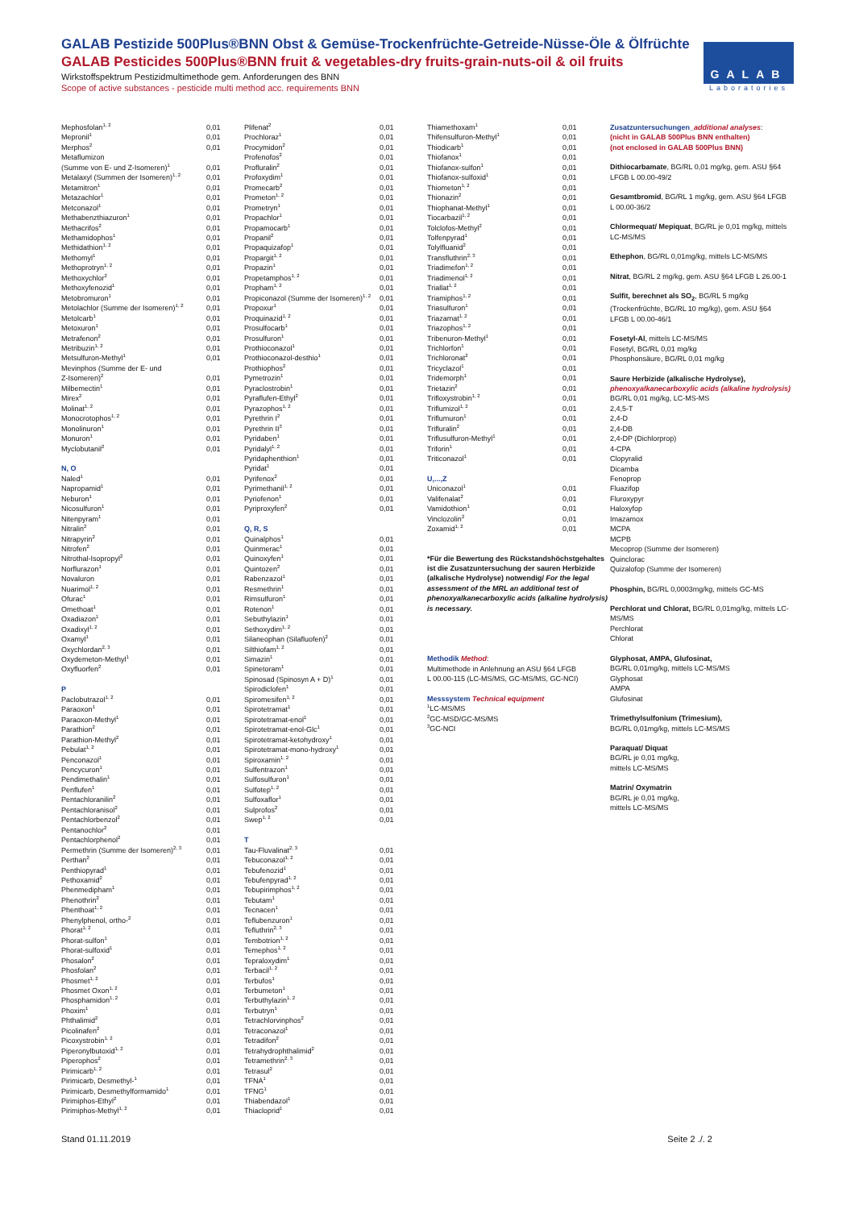GALAB Pestizide 500Plus®BNN Obst & Gemüse-Trockenfrüchte-Getreide-Nüsse-Öle & Ölfrüchte
GALAB Pesticides 500Plus®BNN fruit & vegetables-dry fruits-grain-nuts-oil & oil fruits
Wirkstoffspektrum Pestizidmultimethode gem. Anforderungen des BNN
Scope of active substances - pesticide multi method acc. requirements BNN
GALAB
Laboratories
| Mephosfolan<sup>1, 2</sup> | 0,01 |
| Mepronil<sup>1</sup> | 0,01 |
| Merphos<sup>2</sup> | 0,01 |
| Metaflumizon | |
| (Summe von E- und Z-Isomeren)<sup>1</sup> | 0,01 |
| Metalaxyl (Summen der Isomeren)<sup>1, 2</sup> | 0,01 |
| Metamitron<sup>1</sup> | 0,01 |
| Metazachlor<sup>1</sup> | 0,01 |
| Metconazol<sup>1</sup> | 0,01 |
| Methabenzthiazuron<sup>1</sup> | 0,01 |
| Methacrifos<sup>2</sup> | 0,01 |
| Methamidophos<sup>1</sup> | 0,01 |
| Methidathion<sup>1, 2</sup> | 0,01 |
| Methomyl<sup>1</sup> | 0,01 |
| Methoprotryn<sup>1, 2</sup> | 0,01 |
| Methoxychlor<sup>2</sup> | 0,01 |
| Methoxyfenozid<sup>1</sup> | 0,01 |
| Metobromuron<sup>1</sup> | 0,01 |
| Metolachlor (Summe der Isomeren)<sup>1, 2</sup> | 0,01 |
| Metolcarb<sup>1</sup> | 0,01 |
| Metoxuron<sup>1</sup> | 0,01 |
| Metrafenon<sup>2</sup> | 0,01 |
| Metribuzin<sup>1, 2</sup> | 0,01 |
| Metsulfuron-Methyl<sup>1</sup> | 0,01 |
| Mevinphos (Summe der E- und | |
| Z-Isomeren)<sup>2</sup> | 0,01 |
| Milbemectin<sup>1</sup> | 0,01 |
| Mirex<sup>2</sup> | 0,01 |
| Molinat<sup>1, 2</sup> | 0,01 |
| Monocrotophos<sup>1, 2</sup> | 0,01 |
| Monolinuron<sup>1</sup> | 0,01 |
| Monuron<sup>1</sup> | 0,01 |
| Myclobutanil<sup>2</sup> | 0,01 |
| N, O | |
| Naled<sup>1</sup> | 0,01 |
| Napropamid<sup>1</sup> | 0,01 |
| Neburon<sup>1</sup> | 0,01 |
| Nicosulfuron<sup>1</sup> | 0,01 |
| Nitenpyram<sup>1</sup> | 0,01 |
| Nitralin<sup>2</sup> | 0,01 |
| Nitrapyrin<sup>2</sup> | 0,01 |
| Nitrofen<sup>2</sup> | 0,01 |
| Nitrothal-Isopropyl<sup>2</sup> | 0,01 |
| Norflurazon<sup>1</sup> | 0,01 |
| Novaluron | 0,01 |
| Nuarimol<sup>1, 2</sup> | 0,01 |
| Ofurac<sup>1</sup> | 0,01 |
| Omethoat<sup>1</sup> | 0,01 |
| Oxadiazon<sup>1</sup> | 0,01 |
| Oxadixyl<sup>1, 2</sup> | 0,01 |
| Oxamyl<sup>1</sup> | 0,01 |
| Oxychlordan<sup>2, 3</sup> | 0,01 |
| Oxydemeton-Methyl<sup>1</sup> | 0,01 |
| Oxyfluorfen<sup>2</sup> | 0,01 |
| P | |
| Paclobutrazol<sup>1, 2</sup> | 0,01 |
| Paraoxon<sup>1</sup> | 0,01 |
| Paraoxon-Methyl<sup>1</sup> | 0,01 |
| Parathion<sup>2</sup> | 0,01 |
| Parathion-Methyl<sup>2</sup> | 0,01 |
| Pebulat<sup>1, 2</sup> | 0,01 |
| Penconazol<sup>1</sup> | 0,01 |
| Pencycuron<sup>1</sup> | 0,01 |
| Pendimethalin<sup>1</sup> | 0,01 |
| Penflufen<sup>1</sup> | 0,01 |
| Pentachloranilin<sup>2</sup> | 0,01 |
| Pentachloranisol<sup>2</sup> | 0,01 |
| Pentachlorbenzol<sup>2</sup> | 0,01 |
| Pentanochlor<sup>2</sup> | 0,01 |
| Pentachlorphenol<sup>2</sup> | 0,01 |
| Permethrin (Summe der Isomeren)<sup>2, 3</sup> | 0,01 |
| Perthan<sup>2</sup> | 0,01 |
| Penthiopyrad<sup>1</sup> | 0,01 |
| Pethoxamid<sup>2</sup> | 0,01 |
| Phenmedipham<sup>1</sup> | 0,01 |
| Phenothrin<sup>2</sup> | 0,01 |
| Phenthoat<sup>1, 2</sup> | 0,01 |
| Phenylphenol, ortho-<sup>2</sup> | 0,01 |
| Phorat<sup>1, 2</sup> | 0,01 |
| Phorat-sulfon<sup>1</sup> | 0,01 |
| Phorat-sulfoxid<sup>1</sup> | 0,01 |
| Phosalon<sup>2</sup> | 0,01 |
| Phosfolan<sup>2</sup> | 0,01 |
| Phosmet<sup>1, 2</sup> | 0,01 |
| Phosmet Oxon<sup>1, 2</sup> | 0,01 |
| Phosphamidon<sup>1, 2</sup> | 0,01 |
| Phoxim<sup>1</sup> | 0,01 |
| Phthalimid<sup>2</sup> | 0,01 |
| Picolinafen<sup>2</sup> | 0,01 |
| Picoxystrobin<sup>1, 2</sup> | 0,01 |
| Piperonylbutoxid<sup>1, 2</sup> | 0,01 |
| Piperophos<sup>2</sup> | 0,01 |
| Pirimicarb<sup>1, 2</sup> | 0,01 |
| Pirimicarb, Desmethyl-<sup>1</sup> | 0,01 |
| Pirimicarb, Desmethylformamido<sup>1</sup> | 0,01 |
| Pirimiphos-Ethyl<sup>2</sup> | 0,01 |
| Pirimiphos-Methyl<sup>1, 2</sup> | 0,01 |
| Plifenat<sup>2</sup> | 0,01 |
| Prochloraz<sup>1</sup> | 0,01 |
| Procymidon<sup>2</sup> | 0,01 |
| Profenofos<sup>2</sup> | 0,01 |
| Profluralin<sup>2</sup> | 0,01 |
| Profoxydim<sup>1</sup> | 0,01 |
| Promecarb<sup>2</sup> | 0,01 |
| Prometon<sup>1, 2</sup> | 0,01 |
| Prometryn<sup>1</sup> | 0,01 |
| Propachlor<sup>1</sup> | 0,01 |
| Propamocarb<sup>1</sup> | 0,01 |
| Propanil<sup>2</sup> | 0,01 |
| Propaquizafop<sup>1</sup> | 0,01 |
| Propargit<sup>1, 2</sup> | 0,01 |
| Propazin<sup>1</sup> | 0,01 |
| Propetamphos<sup>1, 2</sup> | 0,01 |
| Propham<sup>1, 2</sup> | 0,01 |
| Propiconazol (Summe der Isomeren)<sup>1, 2</sup> | 0,01 |
| Propoxur<sup>1</sup> | 0,01 |
| Proquinazid<sup>1, 2</sup> | 0,01 |
| Prosulfocarb<sup>1</sup> | 0,01 |
| Prosulfuron<sup>1</sup> | 0,01 |
| Prothioconazol<sup>1</sup> | 0,01 |
| Prothioconazol-desthio<sup>1</sup> | 0,01 |
| Prothiophos<sup>2</sup> | 0,01 |
| Pymetrozin<sup>1</sup> | 0,01 |
| Pyraclostrobin<sup>1</sup> | 0,01 |
| Pyraflufen-Ethyl<sup>2</sup> | 0,01 |
| Pyrazophos<sup>1, 2</sup> | 0,01 |
| Pyrethrin I<sup>2</sup> | 0,01 |
| Pyrethrin II<sup>3</sup> | 0,01 |
| Pyridaben<sup>1</sup> | 0,01 |
| Pyridalyl<sup>1, 2</sup> | 0,01 |
| Pyridaphenthion<sup>1</sup> | 0,01 |
| Pyridat<sup>1</sup> | 0,01 |
| Pyrifenox<sup>2</sup> | 0,01 |
| Pyrimethanil<sup>1, 2</sup> | 0,01 |
| Pyriofenon<sup>1</sup> | 0,01 |
| Pyriproxyfen<sup>2</sup> | 0,01 |
| Q, R, S | |
| Quinalphos<sup>1</sup> | 0,01 |
| Quinmerac<sup>1</sup> | 0,01 |
| Quinoxyfen<sup>1</sup> | 0,01 |
| Quintozen<sup>2</sup> | 0,01 |
| Rabenzazol<sup>1</sup> | 0,01 |
| Resmethrin<sup>1</sup> | 0,01 |
| Rimsulfuron<sup>1</sup> | 0,01 |
| Rotenon<sup>1</sup> | 0,01 |
| Sebuthylazin<sup>1</sup> | 0,01 |
| Sethoxydim<sup>1, 2</sup> | 0,01 |
| Silaneophan (Silafluofen)<sup>2</sup> | 0,01 |
| Silthiofam<sup>1, 2</sup> | 0,01 |
| Simazin<sup>1</sup> | 0,01 |
| Spinetoram<sup>1</sup> | 0,01 |
| Spinosad (Spinosyn A + D)<sup>1</sup> | 0,01 |
| Spirodiclofen<sup>1</sup> | 0,01 |
| Spiromesifen<sup>1, 2</sup> | 0,01 |
| Spirotetramat<sup>1</sup> | 0,01 |
| Spirotetramat-enol<sup>1</sup> | 0,01 |
| Spirotetramat-enol-Glc<sup>1</sup> | 0,01 |
| Spirotetramat-ketohydroxy<sup>1</sup> | 0,01 |
| Spirotetramat-mono-hydroxy<sup>1</sup> | 0,01 |
| Spiroxamin<sup>1, 2</sup> | 0,01 |
| Sulfentrazon<sup>1</sup> | 0,01 |
| Sulfosulfuron<sup>1</sup> | 0,01 |
| Sulfotep<sup>1, 2</sup> | 0,01 |
| Sulfoxaflor<sup>1</sup> | 0,01 |
| Sulprofos<sup>2</sup> | 0,01 |
| Swep<sup>1, 2</sup> | 0,01 |
| T | |
| Tau-Fluvalinat<sup>2, 3</sup> | 0,01 |
| Tebuconazol<sup>1, 2</sup> | 0,01 |
| Tebufenozid<sup>1</sup> | 0,01 |
| Tebufenpyrad<sup>1, 2</sup> | 0,01 |
| Tebupirimphos<sup>1, 2</sup> | 0,01 |
| Tebutam<sup>1</sup> | 0,01 |
| Tecnacen<sup>1</sup> | 0,01 |
| Teflubenzuron<sup>1</sup> | 0,01 |
| Tefluthrin<sup>2, 3</sup> | 0,01 |
| Tembotrion<sup>1, 2</sup> | 0,01 |
| Temephos<sup>1, 2</sup> | 0,01 |
| Tepraloxydim<sup>1</sup> | 0,01 |
| Terbacil<sup>1, 2</sup> | 0,01 |
| Terbufos<sup>1</sup> | 0,01 |
| Terbumeton<sup>1</sup> | 0,01 |
| Terbuthylazin<sup>1, 2</sup> | 0,01 |
| Terbutryn<sup>1</sup> | 0,01 |
| Tetrachlorvinphos<sup>2</sup> | 0,01 |
| Tetraconazol<sup>1</sup> | 0,01 |
| Tetradifon<sup>2</sup> | 0,01 |
| Tetrahydrophthalimid<sup>2</sup> | 0,01 |
| Tetramethrin<sup>2, 3</sup> | 0,01 |
| Tetrasul<sup>2</sup> | 0,01 |
| TFNA<sup>1</sup> | 0,01 |
| TFNG<sup>1</sup> | 0,01 |
| Thiabendazol<sup>1</sup> | 0,01 |
| Thiacloprid<sup>1</sup> | 0,01 |
| Thiamethoxam<sup>1</sup> | 0,01 |
| Thifensulfuron-Methyl<sup>1</sup> | 0,01 |
| Thiodicarb<sup>1</sup> | 0,01 |
| Thiofanox<sup>1</sup> | 0,01 |
| Thiofanox-sulfon<sup>1</sup> | 0,01 |
| Thiofanox-sulfoxid<sup>1</sup> | 0,01 |
| Thiometon<sup>1, 2</sup> | 0,01 |
| Thionazin<sup>2</sup> | 0,01 |
| Thiophanat-Methyl<sup>1</sup> | 0,01 |
| Tiocarbazil<sup>1, 2</sup> | 0,01 |
| Tolclofos-Methyl<sup>2</sup> | 0,01 |
| Tolfenpyrad<sup>1</sup> | 0,01 |
| Tolylfluanid<sup>2</sup> | 0,01 |
| Transfluthrin<sup>2, 3</sup> | 0,01 |
| Triadimefon<sup>1, 2</sup> | 0,01 |
| Triadimenol<sup>1, 2</sup> | 0,01 |
| Triallat<sup>1, 2</sup> | 0,01 |
| Triamiphos<sup>1, 2</sup> | 0,01 |
| Triasulfuron<sup>1</sup> | 0,01 |
| Triazamat<sup>1, 2</sup> | 0,01 |
| Triazophos<sup>1, 2</sup> | 0,01 |
| Tribenuron-Methyl<sup>1</sup> | 0,01 |
| Trichlorfon<sup>1</sup> | 0,01 |
| Trichloronat<sup>2</sup> | 0,01 |
| Tricyclazol<sup>1</sup> | 0,01 |
| Tridemorph<sup>1</sup> | 0,01 |
| Trietazin<sup>2</sup> | 0,01 |
| Trifloxystrobin<sup>1, 2</sup> | 0,01 |
| Triflumizol<sup>1, 2</sup> | 0,01 |
| Triflumuron<sup>1</sup> | 0,01 |
| Trifluralin<sup>2</sup> | 0,01 |
| Triflusulfuron-Methyl<sup>1</sup> | 0,01 |
| Triforin<sup>1</sup> | 0,01 |
| Triticonazol<sup>1</sup> | 0,01 |
| U,...,Z | |
| Uniconazol<sup>1</sup> | 0,01 |
| Valifenalat<sup>2</sup> | 0,01 |
| Vamidothion<sup>1</sup> | 0,01 |
| Vinclozolin<sup>2</sup> | 0,01 |
| Zoxamid<sup>1, 2</sup> | 0,01 |
*Für die Bewertung des Rückstandshöchstgehaltes ist die Zusatzuntersuchung der sauren Herbizide (alkalische Hydrolyse) notwendig/ For the legal assessment of the MRL an additional test of phenoxyalkanecarboxylic acids (alkaline hydrolysis) is necessary.
Methodik Method:
Multimethode in Anlehnung an ASU §64 LFGB
L 00.00-115 (LC-MS/MS, GC-MS/MS, GC-NCI)
Messsystem Technical equipment
<sup>1</sup> LC-MS/MS
<sup>2</sup> GC-MSD/GC-MS/MS
<sup>3</sup> GC-NCI
Zusatzuntersuchungen_additional analyses:
(nicht in GALAB 500Plus BNN enthalten)
(not enclosed in GALAB 500Plus BNN)
Dithiocarbamate, BG/RL 0,01 mg/kg, gem. ASU §64 LFGB L 00.00-49/2
Gesamtbromid, BG/RL 1 mg/kg, gem. ASU §64 LFGB L 00.00-36/2
Chlormequat/ Mepiquat, BG/RL je 0,01 mg/kg, mittels LC-MS/MS
Ethephon, BG/RL 0,01mg/kg, mittels LC-MS/MS
Nitrat, BG/RL 2 mg/kg, gem. ASU §64 LFGB L 26.00-1
Sulfit, berechnet als SO<sub>2</sub>, BG/RL 5 mg/kg (Trockenfrüchte, BG/RL 10 mg/kg), gem. ASU §64 LFGB L 00.00-46/1
Fosetyl-Al, mittels LC-MS/MS
Fosetyl, BG/RL 0,01 mg/kg
Phosphonsäure, BG/RL 0,01 mg/kg
Saure Herbizide (alkalische Hydrolyse),
phenoxyalkanecarboxylic acids (alkaline hydrolysis)
BG/RL 0,01 mg/kg, LC-MS-MS
2,4,5-T
2,4-D
2,4-DB
2,4-DP (Dichlorprop)
4-CPA
Clopyralid
Dicamba
Fenoprop
Fluazifop
Fluroxypyr
Haloxyfop
Imazamox
MCPA
MCPB
Mecoprop (Summe der Isomeren)
Quinclorac
Quizalofop (Summe der Isomeren)
Phosphin, BG/RL 0,0003mg/kg, mittels GC-MS
Perchlorat und Chlorat, BG/RL 0,01mg/kg, mittels LC-MS/MS
Perchlorat
Chlorat
Glyphosat, AMPA, Glufosinat,
BG/RL 0,01mg/kg, mittels LC-MS/MS
Glyphosat
AMPA
Glufosinat
Trimethylsulfonium (Trimesium),
BG/RL 0,01mg/kg, mittels LC-MS/MS
Paraquat/ Diquat
BG/RL je 0,01 mg/kg,
mittels LC-MS/MS
Matrin/ Oxymatrin
BG/RL je 0,01 mg/kg,
mittels LC-MS/MS
Stand 01.11.2019 Seite 2 ./. 2